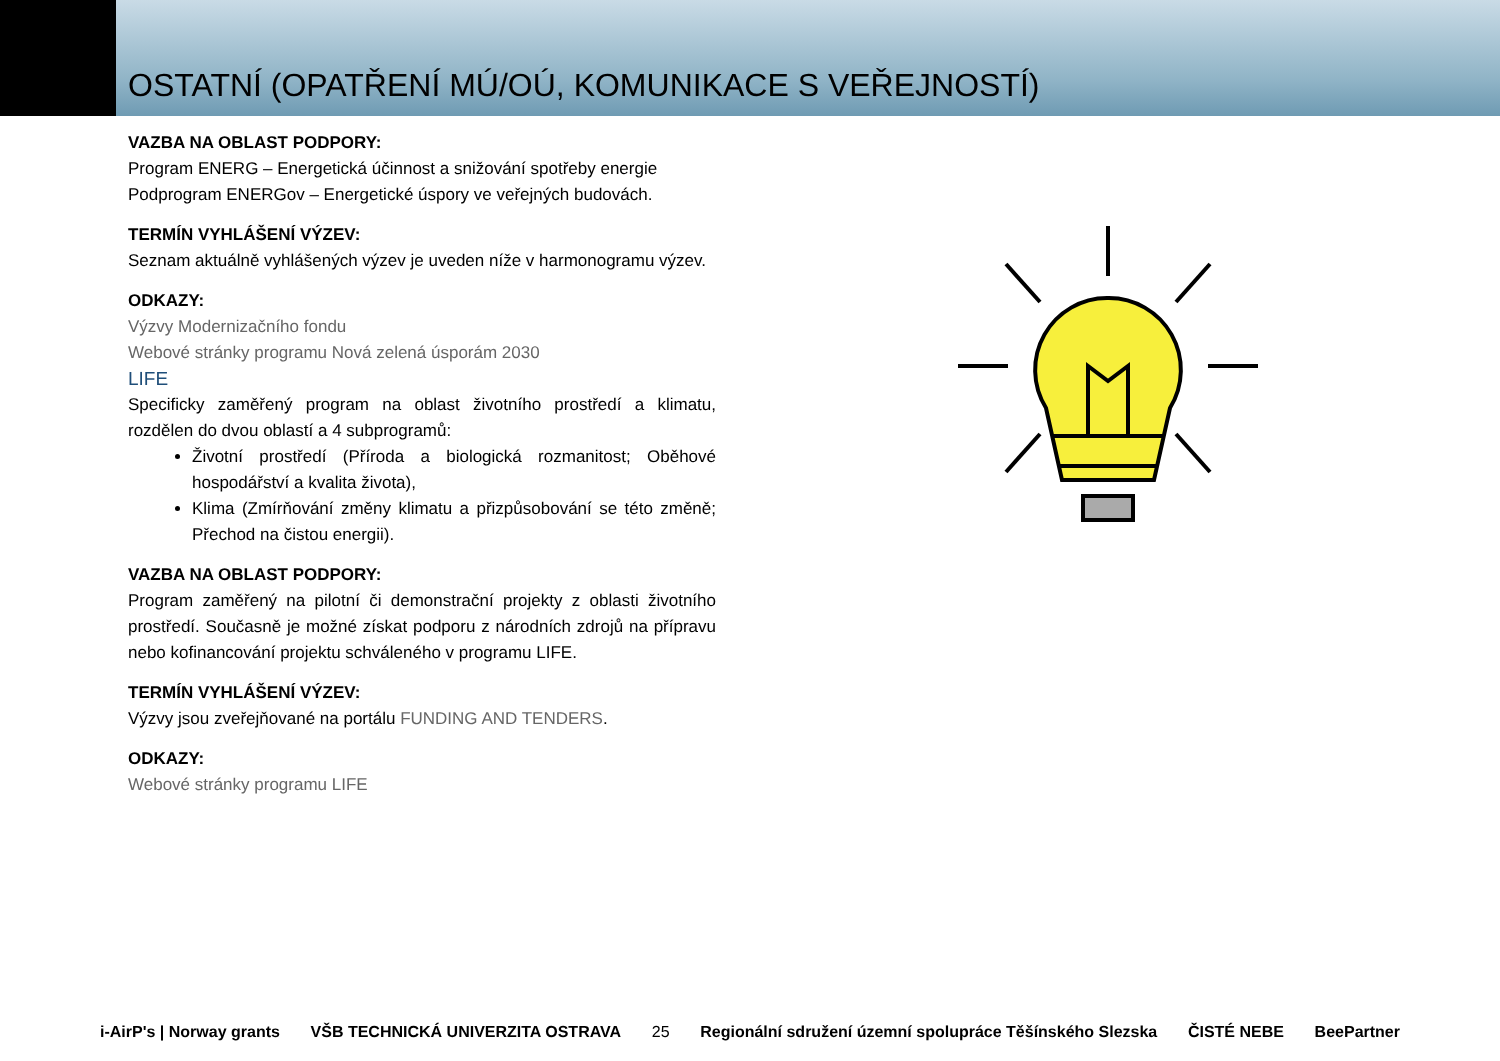OSTATNÍ (OPATŘENÍ MÚ/OÚ, KOMUNIKACE S VEŘEJNOSTÍ)
VAZBA NA OBLAST PODPORY:
Program ENERG – Energetická účinnost a snižování spotřeby energie
Podprogram ENERGov – Energetické úspory ve veřejných budovách.
TERMÍN VYHLÁŠENÍ VÝZEV:
Seznam aktuálně vyhlášených výzev je uveden níže v harmonogramu výzev.
ODKAZY:
Výzvy Modernizačního fondu
Webové stránky programu Nová zelená úsporám 2030
LIFE
Specificky zaměřený program na oblast životního prostředí a klimatu, rozdělen do dvou oblastí a 4 subprogramů:
Životní prostředí (Příroda a biologická rozmanitost; Oběhové hospodářství a kvalita života),
Klima (Zmírňování změny klimatu a přizpůsobování se této změně; Přechod na čistou energii).
VAZBA NA OBLAST PODPORY:
Program zaměřený na pilotní či demonstrační projekty z oblasti životního prostředí. Současně je možné získat podporu z národních zdrojů na přípravu nebo kofinancování projektu schváleného v programu LIFE.
TERMÍN VYHLÁŠENÍ VÝZEV:
Výzvy jsou zveřejňované na portálu FUNDING AND TENDERS.
ODKAZY:
Webové stránky programu LIFE
i-AirP's | Norway grants VŠB TECHNICKÁ UNIVERZITA OSTRAVA
25
Regionální sdružení územní spolupráce Těšínského Slezska ČISTÉ NEBE BeePartner